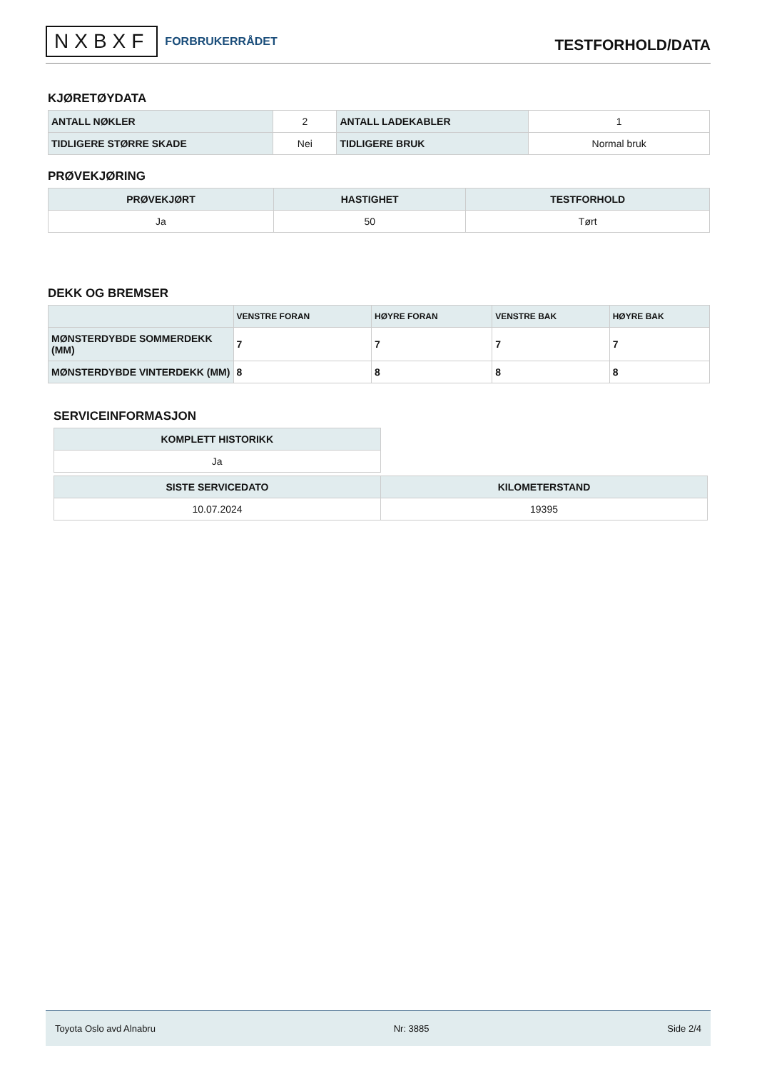NXBXF FORBRUKERRÅDET
TESTFORHOLD/DATA
KJØRETØYDATA
| ANTALL NØKLER | 2 | ANTALL LADEKABLER | 1 |
| TIDLIGERE STØRRE SKADE | Nei | TIDLIGERE BRUK | Normal bruk |
PRØVEKJØRING
| PRØVEKJØRT | HASTIGHET | TESTFORHOLD |
| --- | --- | --- |
| Ja | 50 | Tørt |
DEKK OG BREMSER
| | VENSTRE FORAN | HØYRE FORAN | VENSTRE BAK | HØYRE BAK |
| --- | --- | --- | --- | --- |
| MØNSTERDYBDE SOMMERDEKK (MM) | 7 | 7 | 7 | 7 |
| MØNSTERDYBDE VINTERDEKK (MM) | 8 | 8 | 8 | 8 |
SERVICEINFORMASJON
| KOMPLETT HISTORIKK |
| --- |
| Ja |
| SISTE SERVICEDATO | KILOMETERSTAND |
| --- | --- |
| 10.07.2024 | 19395 |
Toyota Oslo avd Alnabru Nr: 3885 Side 2/4